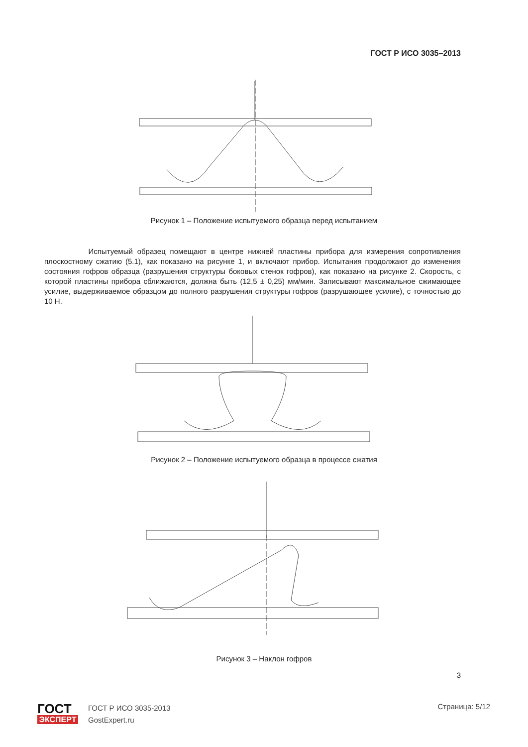ГОСТ Р ИСО 3035–2013
Рисунок 1 – Положение испытуемого образца перед испытанием
Испытуемый образец помещают в центре нижней пластины прибора для измерения сопротивления плоскостному сжатию (5.1), как показано на рисунке 1, и включают прибор. Испытания продолжают до изменения состояния гофров образца (разрушения структуры боковых стенок гофров), как показано на рисунке 2. Скорость, с которой пластины прибора сближаются, должна быть (12,5 ± 0,25) мм/мин. Записывают максимальное сжимающее усилие, выдерживаемое образцом до полного разрушения структуры гофров (разрушающее усилие), с точностью до 10 Н.
Рисунок 2 – Положение испытуемого образца в процессе сжатия
Рисунок 3 – Наклон гофров
3
ГОСТ
ЭКСПЕРТ
ГОСТ Р ИСО 3035-2013
GostExpert.ru
Страница: 5/12